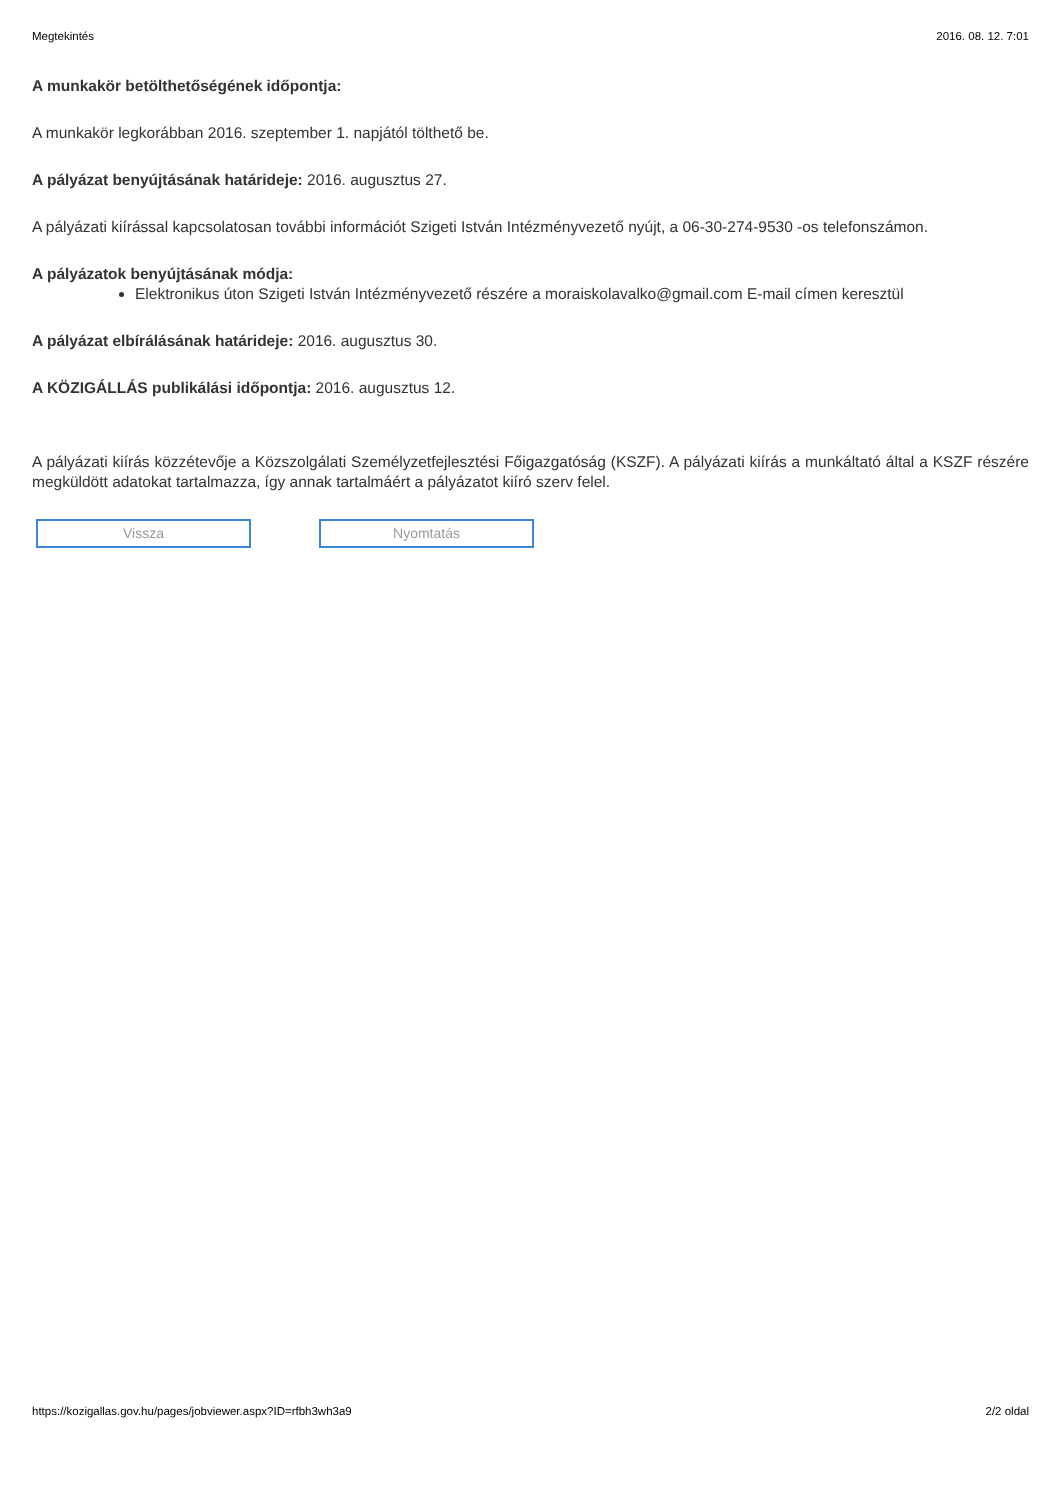Megtekintés 2016. 08. 12. 7:01
A munkakör betölthetőségének időpontja:
A munkakör legkorábban 2016. szeptember 1. napjától tölthető be.
A pályázat benyújtásának határideje: 2016. augusztus 27.
A pályázati kiírással kapcsolatosan további információt Szigeti István Intézményvezető nyújt, a 06-30-274-9530 -os telefonszámon.
A pályázatok benyújtásának módja:
Elektronikus úton Szigeti István Intézményvezető részére a moraiskolavalko@gmail.com E-mail címen keresztül
A pályázat elbírálásának határideje: 2016. augusztus 30.
A KÖZIGÁLLÁS publikálási időpontja: 2016. augusztus 12.
A pályázati kiírás közzétevője a Közszolgálati Személyzetfejlesztési Főigazgatóság (KSZF). A pályázati kiírás a munkáltató által a KSZF részére megküldött adatokat tartalmazza, így annak tartalmáért a pályázatot kiíró szerv felel.
Vissza Nyomtatás
https://kozigallas.gov.hu/pages/jobviewer.aspx?ID=rfbh3wh3a9 2/2 oldal